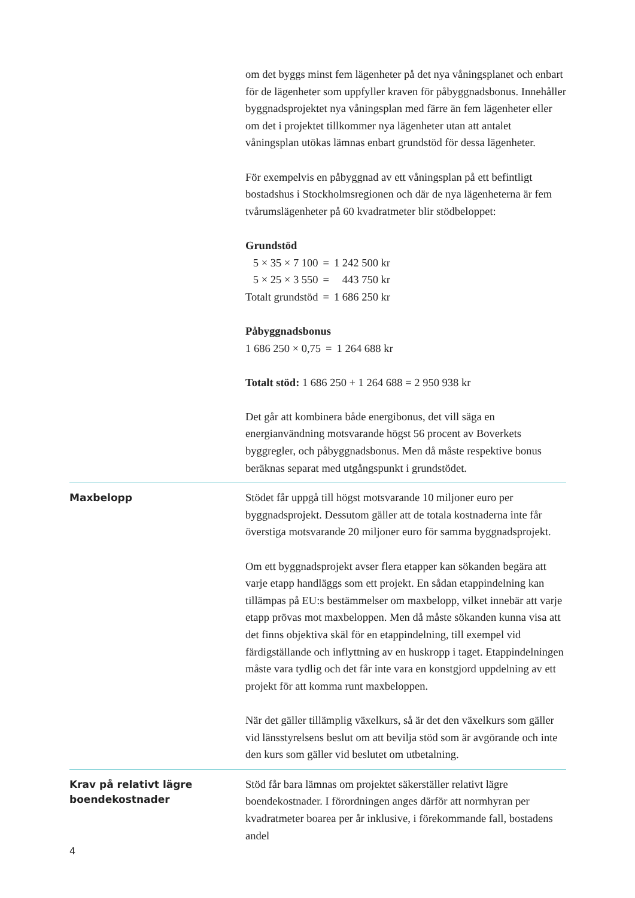om det byggs minst fem lägenheter på det nya våningsplanet och enbart för de lägenheter som uppfyller kraven för påbyggnadsbonus. Innehåller byggnadsprojektet nya våningsplan med färre än fem lägenheter eller om det i projektet tillkommer nya lägenheter utan att antalet våningsplan utökas lämnas enbart grundstöd för dessa lägenheter.
För exempelvis en påbyggnad av ett våningsplan på ett befintligt bostadshus i Stockholmsregionen och där de nya lägenheterna är fem tvårumslägenheter på 60 kvadratmeter blir stödbeloppet:
Grundstöd
| 5 × 35 × 7 100 | = | 1 242 500 kr |
| 5 × 25 × 3 550 | = | 443 750 kr |
| Totalt grundstöd | = | 1 686 250 kr |
Påbyggnadsbonus
| 1 686 250 × 0,75 | = | 1 264 688 kr |
Totalt stöd: 1 686 250 + 1 264 688 = 2 950 938 kr
Det går att kombinera både energibonus, det vill säga en energianvändning motsvarande högst 56 procent av Boverkets byggregler, och påbyggnadsbonus. Men då måste respektive bonus beräknas separat med utgångspunkt i grundstödet.
Maxbelopp
Stödet får uppgå till högst motsvarande 10 miljoner euro per byggnadsprojekt. Dessutom gäller att de totala kostnaderna inte får överstiga motsvarande 20 miljoner euro för samma byggnadsprojekt.
Om ett byggnadsprojekt avser flera etapper kan sökanden begära att varje etapp handläggs som ett projekt. En sådan etappindelning kan tillämpas på EU:s bestämmelser om maxbelopp, vilket innebär att varje etapp prövas mot maxbeloppen. Men då måste sökanden kunna visa att det finns objektiva skäl för en etappindelning, till exempel vid färdigställande och inflyttning av en huskropp i taget. Etappindelningen måste vara tydlig och det får inte vara en konstgjord uppdelning av ett projekt för att komma runt maxbeloppen.
När det gäller tillämplig växelkurs, så är det den växelkurs som gäller vid länsstyrelsens beslut om att bevilja stöd som är avgörande och inte den kurs som gäller vid beslutet om utbetalning.
Krav på relativt lägre boendekostnader
Stöd får bara lämnas om projektet säkerställer relativt lägre boendekostnader. I förordningen anges därför att normhyran per kvadratmeter boarea per år inklusive, i förekommande fall, bostadens andel
4